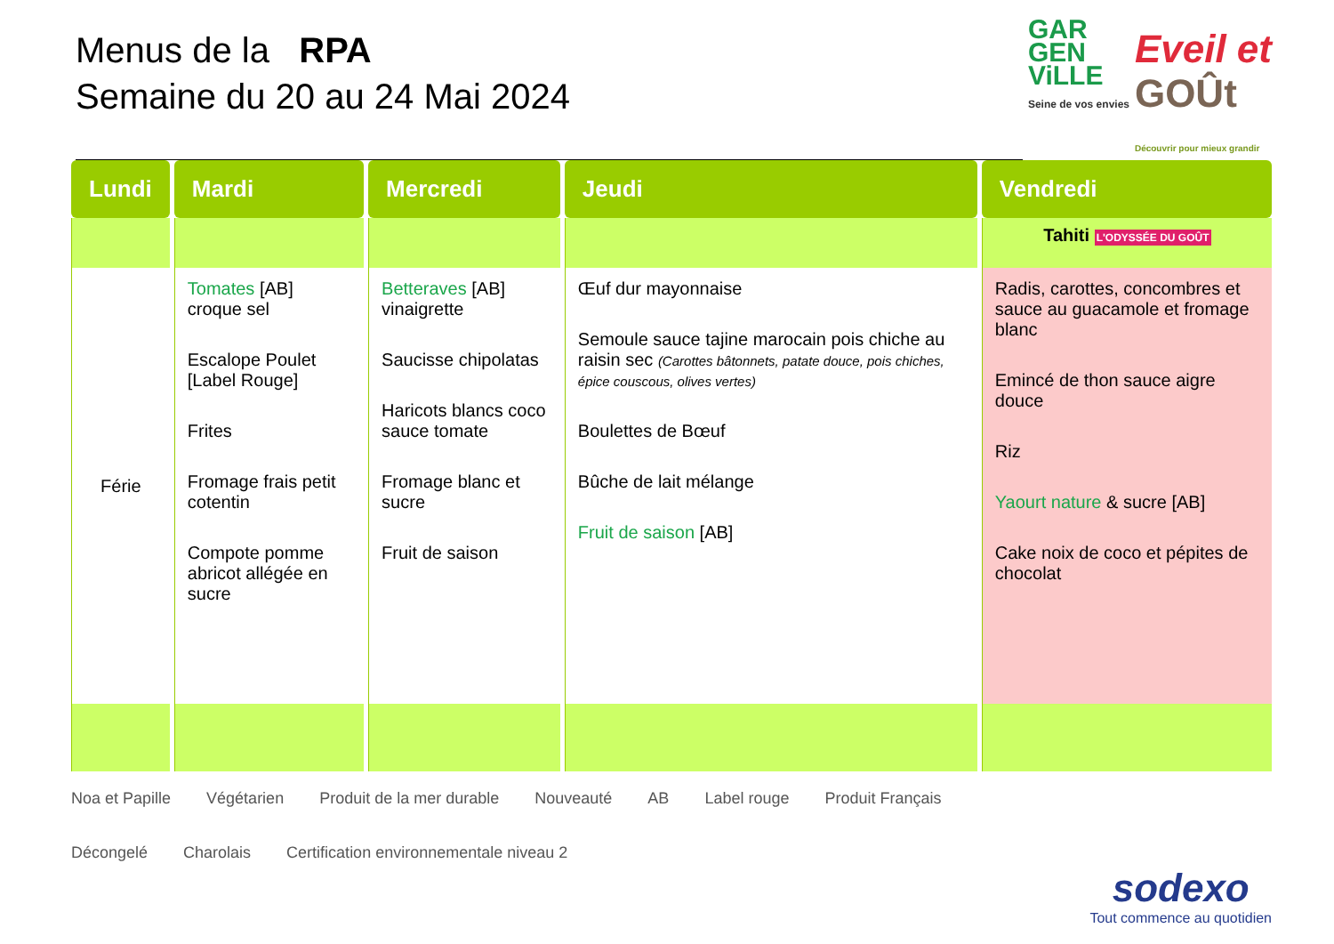Menus de la RPA
Semaine du 20 au 24 Mai 2024
GAR
GEN
ViLLE
Seine de vos envies
Eveil et
GOÛt
Découvrir pour mieux grandir
| Lundi | Mardi | Mercredi | Jeudi | Vendredi |
| --- | --- | --- | --- | --- |
| | | | | Tahiti L'ODYSSÉE DU GOÛT |
| Férie | Tomates [AB] croque sel Escalope Poulet [Label Rouge] Frites Fromage frais petit cotentin Compote pomme abricot allégée en sucre | Betteraves [AB] vinaigrette Saucisse chipolatas Haricots blancs coco sauce tomate Fromage blanc et sucre Fruit de saison | Œuf dur mayonnaise Semoule sauce tajine marocain pois chiche au raisin sec (Carottes bâtonnets, patate douce, pois chiches, épice couscous, olives vertes) Boulettes de Bœuf Bûche de lait mélange Fruit de saison [AB] | Radis, carottes, concombres et sauce au guacamole et fromage blanc Emincé de thon sauce aigre douce Riz Yaourt nature & sucre [AB] Cake noix de coco et pépites de chocolat |
Noa et Papille Végétarien Produit de la mer durable Nouveauté AB Label rouge Produit Français Décongelé Charolais Certification environnementale niveau 2
sodexo
Tout commence au quotidien